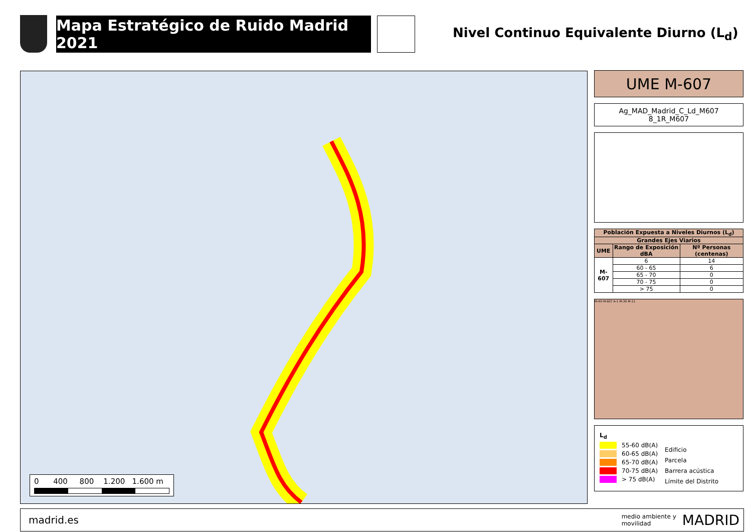Mapa Estratégico de Ruido Madrid 2021
Nivel Continuo Equivalente Diurno (L<sub>d</sub>)
0 400 800 1.200 1.600 m
UME M-607
Ag_MAD_Madrid_C_Ld_M607
8_1R_M607
| Población Expuesta a Niveles Diurnos (L<sub>d</sub>) | | |
| --- | --- | --- |
| Grandes Ejes Viarios | | |
| UME | Rango de Exposición dBA | Nº Personas (centenas) |
| M-607 | 6 | 14 |
| | 60 - 65 | 6 |
| | 65 - 70 | 0 |
| | 70 - 75 | 0 |
| | > 75 | 0 |
M-40 M-607 A-1 M-30 M-11
L<sub>d</sub>
55-60 dB(A)
60-65 dB(A)
65-70 dB(A)
70-75 dB(A)
> 75 dB(A)
Edificio
Parcela
Barrera acústica
Límite del Distrito
madrid.es medio ambiente y
movilidad MADRID